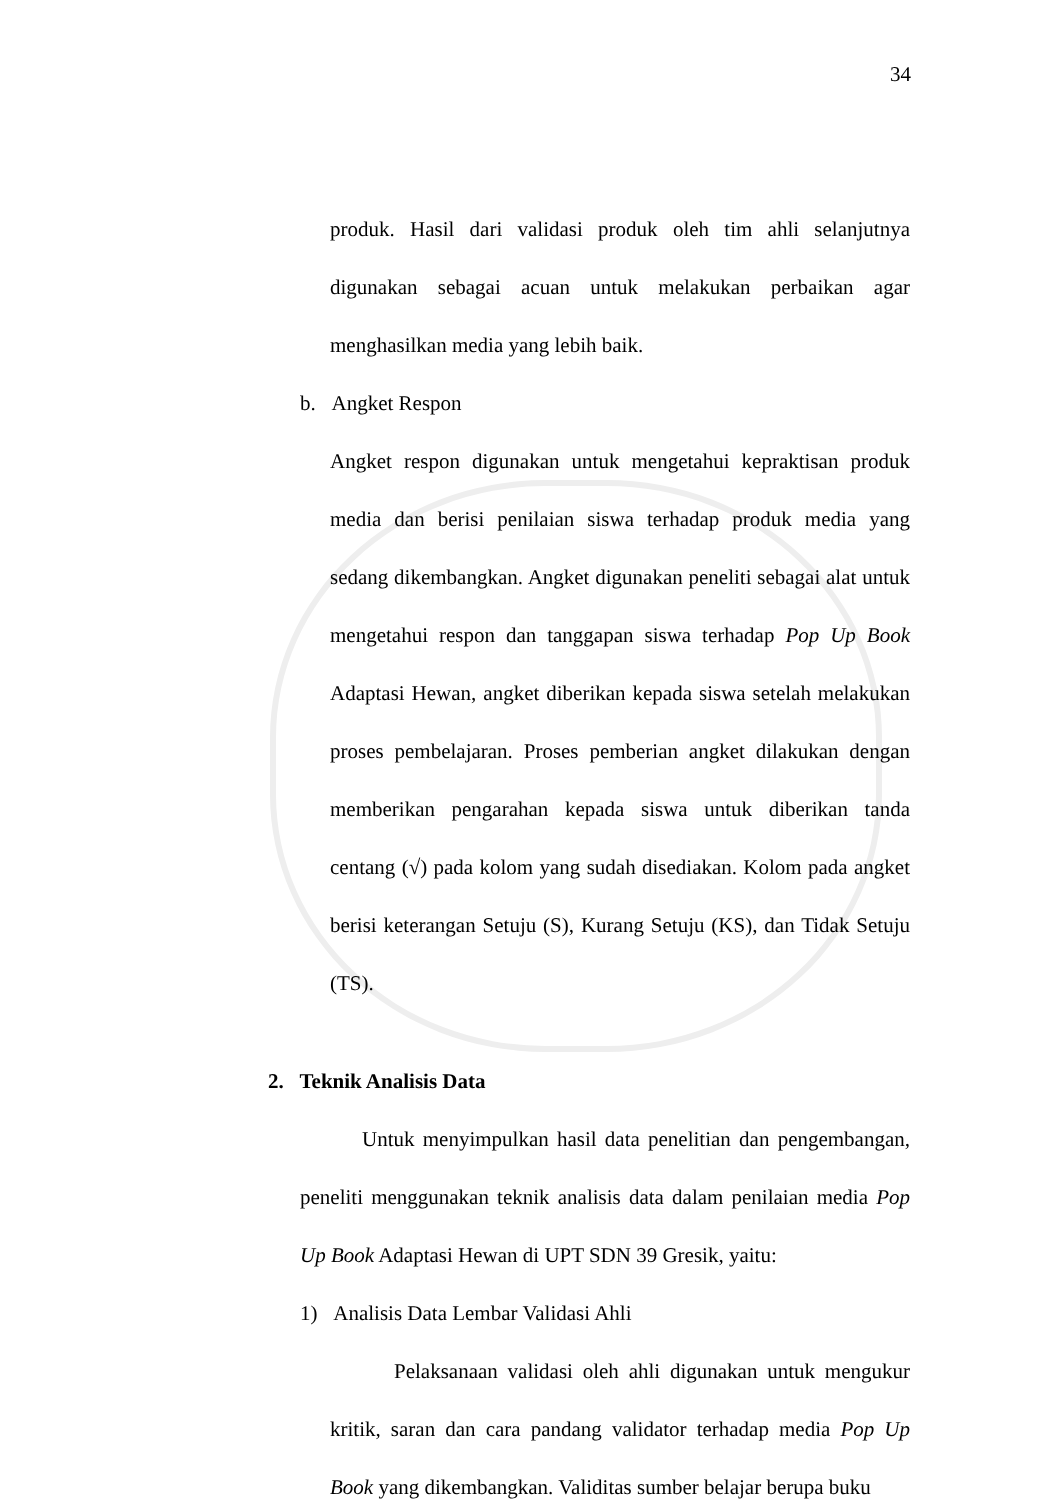34
produk. Hasil dari validasi produk oleh tim ahli selanjutnya digunakan sebagai acuan untuk melakukan perbaikan agar menghasilkan media yang lebih baik.
b. Angket Respon
Angket respon digunakan untuk mengetahui kepraktisan produk media dan berisi penilaian siswa terhadap produk media yang sedang dikembangkan. Angket digunakan peneliti sebagai alat untuk mengetahui respon dan tanggapan siswa terhadap Pop Up Book Adaptasi Hewan, angket diberikan kepada siswa setelah melakukan proses pembelajaran. Proses pemberian angket dilakukan dengan memberikan pengarahan kepada siswa untuk diberikan tanda centang (√) pada kolom yang sudah disediakan. Kolom pada angket berisi keterangan Setuju (S), Kurang Setuju (KS), dan Tidak Setuju (TS).
2. Teknik Analisis Data
Untuk menyimpulkan hasil data penelitian dan pengembangan, peneliti menggunakan teknik analisis data dalam penilaian media Pop Up Book Adaptasi Hewan di UPT SDN 39 Gresik, yaitu:
1) Analisis Data Lembar Validasi Ahli
Pelaksanaan validasi oleh ahli digunakan untuk mengukur kritik, saran dan cara pandang validator terhadap media Pop Up Book yang dikembangkan. Validitas sumber belajar berupa buku